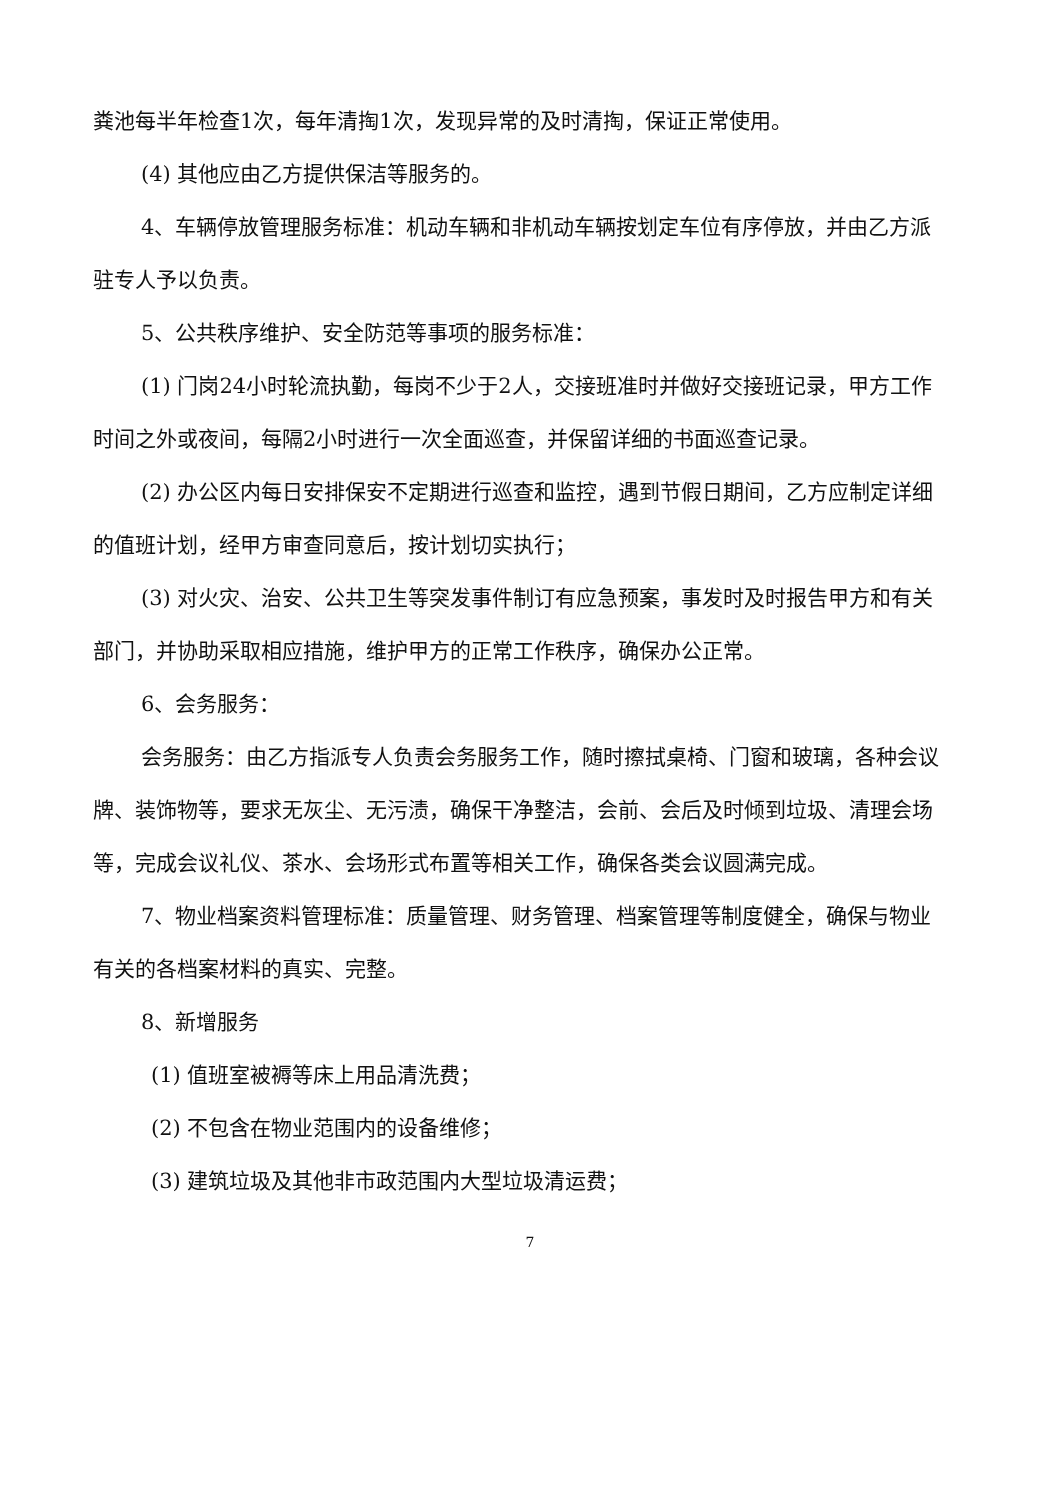粪池每半年检查1次，每年清掏1次，发现异常的及时清掏，保证正常使用。
(4) 其他应由乙方提供保洁等服务的。
4、车辆停放管理服务标准：机动车辆和非机动车辆按划定车位有序停放，并由乙方派驻专人予以负责。
5、公共秩序维护、安全防范等事项的服务标准：
(1) 门岗24小时轮流执勤，每岗不少于2人，交接班准时并做好交接班记录，甲方工作时间之外或夜间，每隔2小时进行一次全面巡查，并保留详细的书面巡查记录。
(2) 办公区内每日安排保安不定期进行巡查和监控，遇到节假日期间，乙方应制定详细的值班计划，经甲方审查同意后，按计划切实执行；
(3) 对火灾、治安、公共卫生等突发事件制订有应急预案，事发时及时报告甲方和有关部门，并协助采取相应措施，维护甲方的正常工作秩序，确保办公正常。
6、会务服务：
会务服务：由乙方指派专人负责会务服务工作，随时擦拭桌椅、门窗和玻璃，各种会议牌、装饰物等，要求无灰尘、无污渍，确保干净整洁，会前、会后及时倾到垃圾、清理会场等，完成会议礼仪、茶水、会场形式布置等相关工作，确保各类会议圆满完成。
7、物业档案资料管理标准：质量管理、财务管理、档案管理等制度健全，确保与物业有关的各档案材料的真实、完整。
8、新增服务
(1) 值班室被褥等床上用品清洗费；
(2) 不包含在物业范围内的设备维修；
(3) 建筑垃圾及其他非市政范围内大型垃圾清运费；
7